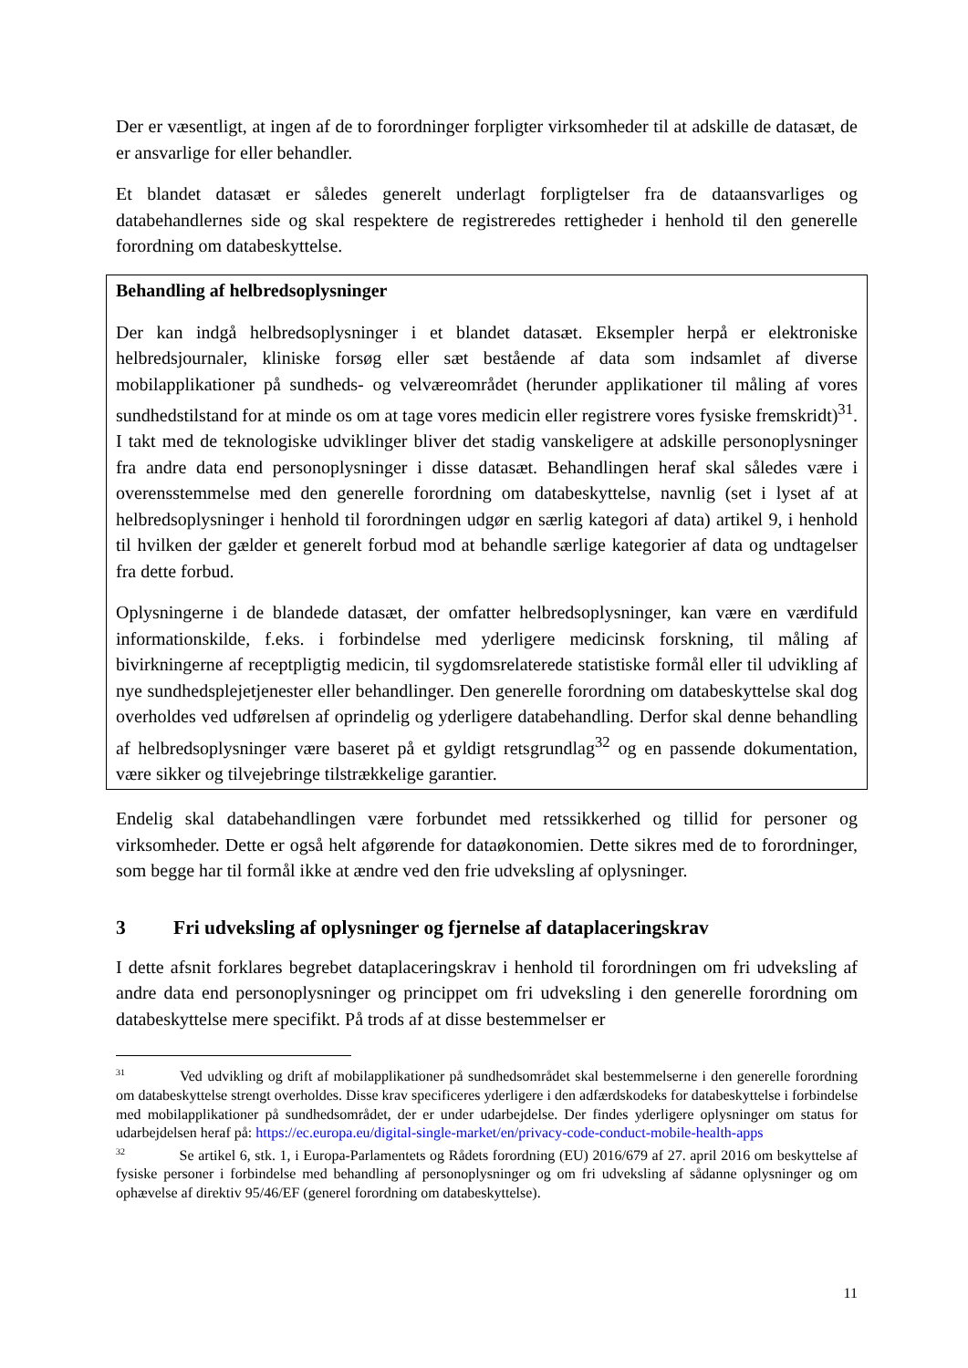Der er væsentligt, at ingen af de to forordninger forpligter virksomheder til at adskille de datasæt, de er ansvarlige for eller behandler.
Et blandet datasæt er således generelt underlagt forpligtelser fra de dataansvarliges og databehandlernes side og skal respektere de registreredes rettigheder i henhold til den generelle forordning om databeskyttelse.
Behandling af helbredsoplysninger
Der kan indgå helbredsoplysninger i et blandet datasæt. Eksempler herpå er elektroniske helbredsjournaler, kliniske forsøg eller sæt bestående af data som indsamlet af diverse mobilapplikationer på sundheds- og velværeområdet (herunder applikationer til måling af vores sundhedstilstand for at minde os om at tage vores medicin eller registrere vores fysiske fremskridt)<sup>31</sup>. I takt med de teknologiske udviklinger bliver det stadig vanskeligere at adskille personoplysninger fra andre data end personoplysninger i disse datasæt. Behandlingen heraf skal således være i overensstemmelse med den generelle forordning om databeskyttelse, navnlig (set i lyset af at helbredsoplysninger i henhold til forordningen udgør en særlig kategori af data) artikel 9, i henhold til hvilken der gælder et generelt forbud mod at behandle særlige kategorier af data og undtagelser fra dette forbud.
Oplysningerne i de blandede datasæt, der omfatter helbredsoplysninger, kan være en værdifuld informationskilde, f.eks. i forbindelse med yderligere medicinsk forskning, til måling af bivirkningerne af receptpligtig medicin, til sygdomsrelaterede statistiske formål eller til udvikling af nye sundhedsplejetjenester eller behandlinger. Den generelle forordning om databeskyttelse skal dog overholdes ved udførelsen af oprindelig og yderligere databehandling. Derfor skal denne behandling af helbredsoplysninger være baseret på et gyldigt retsgrundlag<sup>32</sup> og en passende dokumentation, være sikker og tilvejebringe tilstrækkelige garantier.
Endelig skal databehandlingen være forbundet med retssikkerhed og tillid for personer og virksomheder. Dette er også helt afgørende for dataøkonomien. Dette sikres med de to forordninger, som begge har til formål ikke at ændre ved den frie udveksling af oplysninger.
3 Fri udveksling af oplysninger og fjernelse af dataplaceringskrav
I dette afsnit forklares begrebet dataplaceringskrav i henhold til forordningen om fri udveksling af andre data end personoplysninger og princippet om fri udveksling i den generelle forordning om databeskyttelse mere specifikt. På trods af at disse bestemmelser er
<sup>31</sup> Ved udvikling og drift af mobilapplikationer på sundhedsområdet skal bestemmelserne i den generelle forordning om databeskyttelse strengt overholdes. Disse krav specificeres yderligere i den adfærdskodeks for databeskyttelse i forbindelse med mobilapplikationer på sundhedsområdet, der er under udarbejdelse. Der findes yderligere oplysninger om status for udarbejdelsen heraf på: https://ec.europa.eu/digital-single-market/en/privacy-code-conduct-mobile-health-apps
<sup>32</sup> Se artikel 6, stk. 1, i Europa-Parlamentets og Rådets forordning (EU) 2016/679 af 27. april 2016 om beskyttelse af fysiske personer i forbindelse med behandling af personoplysninger og om fri udveksling af sådanne oplysninger og om ophævelse af direktiv 95/46/EF (generel forordning om databeskyttelse).
11